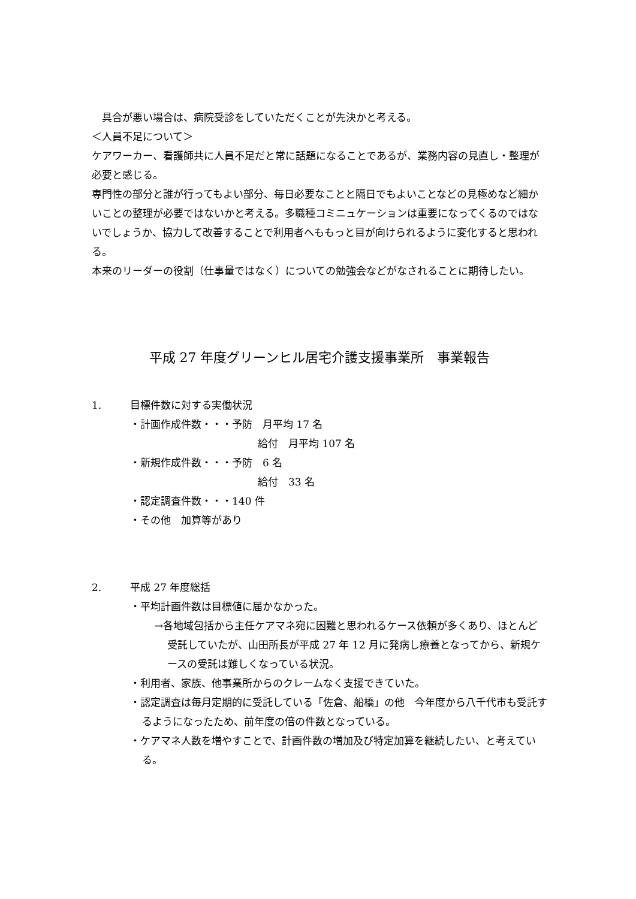具合が悪い場合は、病院受診をしていただくことが先決かと考える。
＜人員不足について＞
ケアワーカー、看護師共に人員不足だと常に話題になることであるが、業務内容の見直し・整理が必要と感じる。
専門性の部分と誰が行ってもよい部分、毎日必要なことと隔日でもよいことなどの見極めなど細かいことの整理が必要ではないかと考える。多職種コミニュケーションは重要になってくるのではないでしょうか、協力して改善することで利用者へももっと目が向けられるように変化すると思われる。
本来のリーダーの役割（仕事量ではなく）についての勉強会などがなされることに期待したい。
平成 27 年度グリーンヒル居宅介護支援事業所　事業報告
1. 目標件数に対する実働状況
・計画作成件数・・・予防　月平均 17 名
給付　月平均 107 名
・新規作成件数・・・予防　6 名
給付　33 名
・認定調査件数・・・140 件
・その他　加算等があり
2. 平成 27 年度総括
・平均計画件数は目標値に届かなかった。
→各地域包括から主任ケアマネ宛に困難と思われるケース依頼が多くあり、ほとんど受託していたが、山田所長が平成 27 年 12 月に発病し療養となってから、新規ケースの受託は難しくなっている状況。
・利用者、家族、他事業所からのクレームなく支援できていた。
・認定調査は毎月定期的に受託している「佐倉、船橋」の他　今年度から八千代市も受託するようになったため、前年度の倍の件数となっている。
・ケアマネ人数を増やすことで、計画件数の増加及び特定加算を継続したい、と考えている。